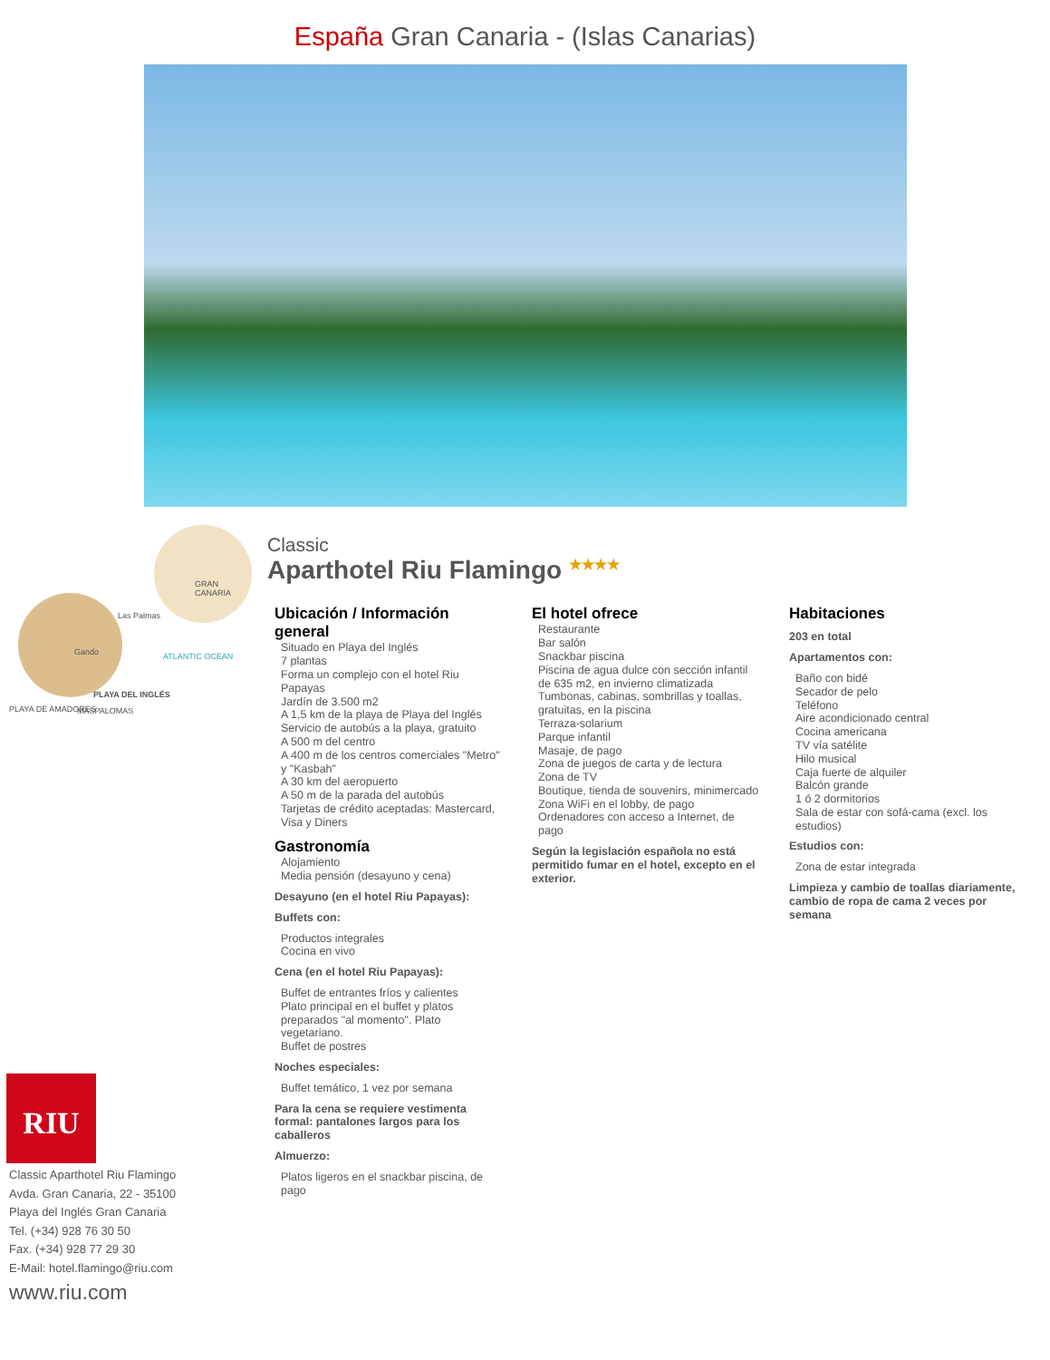España Gran Canaria - (Islas Canarias)
GRAN CANARIA
Las Palmas
Gando ATLANTIC OCEAN
PLAYA DEL INGLÉS
PLAYA DE AMADORES MASPALOMAS
RIU
Classic Aparthotel Riu Flamingo
Avda. Gran Canaria, 22 - 35100
Playa del Inglés Gran Canaria
Tel. (+34) 928 76 30 50
Fax. (+34) 928 77 29 30
E-Mail: hotel.flamingo@riu.com
www.riu.com
Classic
Aparthotel Riu Flamingo <sup>★★★★</sup>
Ubicación / Información general
Situado en Playa del Inglés
7 plantas
Forma un complejo con el hotel Riu Papayas
Jardín de 3.500 m2
A 1,5 km de la playa de Playa del Inglés
Servicio de autobús a la playa, gratuito
A 500 m del centro
A 400 m de los centros comerciales "Metro" y "Kasbah"
A 30 km del aeropuerto
A 50 m de la parada del autobús
Tarjetas de crédito aceptadas: Mastercard, Visa y Diners
Gastronomía
Alojamiento
Media pensión (desayuno y cena)
Desayuno (en el hotel Riu Papayas):
Buffets con:
Productos integrales
Cocina en vivo
Cena (en el hotel Riu Papayas):
Buffet de entrantes fríos y calientes
Plato principal en el buffet y platos preparados "al momento". Plato vegetariano.
Buffet de postres
Noches especiales:
Buffet temático, 1 vez por semana
Para la cena se requiere vestimenta formal: pantalones largos para los caballeros
Almuerzo:
Platos ligeros en el snackbar piscina, de pago
El hotel ofrece
Restaurante
Bar salón
Snackbar piscina
Piscina de agua dulce con sección infantil de 635 m2, en invierno climatizada
Tumbonas, cabinas, sombrillas y toallas, gratuitas, en la piscina
Terraza-solarium
Parque infantil
Masaje, de pago
Zona de juegos de carta y de lectura
Zona de TV
Boutique, tienda de souvenirs, minimercado
Zona WiFi en el lobby, de pago
Ordenadores con acceso a Internet, de pago
Según la legislación española no está permitido fumar en el hotel, excepto en el exterior.
Habitaciones
203 en total
Apartamentos con:
Baño con bidé
Secador de pelo
Teléfono
Aire acondicionado central
Cocina americana
TV vía satélite
Hilo musical
Caja fuerte de alquiler
Balcón grande
1 ó 2 dormitorios
Sala de estar con sofá-cama (excl. los estudios)
Estudios con:
Zona de estar integrada
Limpieza y cambio de toallas diariamente, cambio de ropa de cama 2 veces por semana